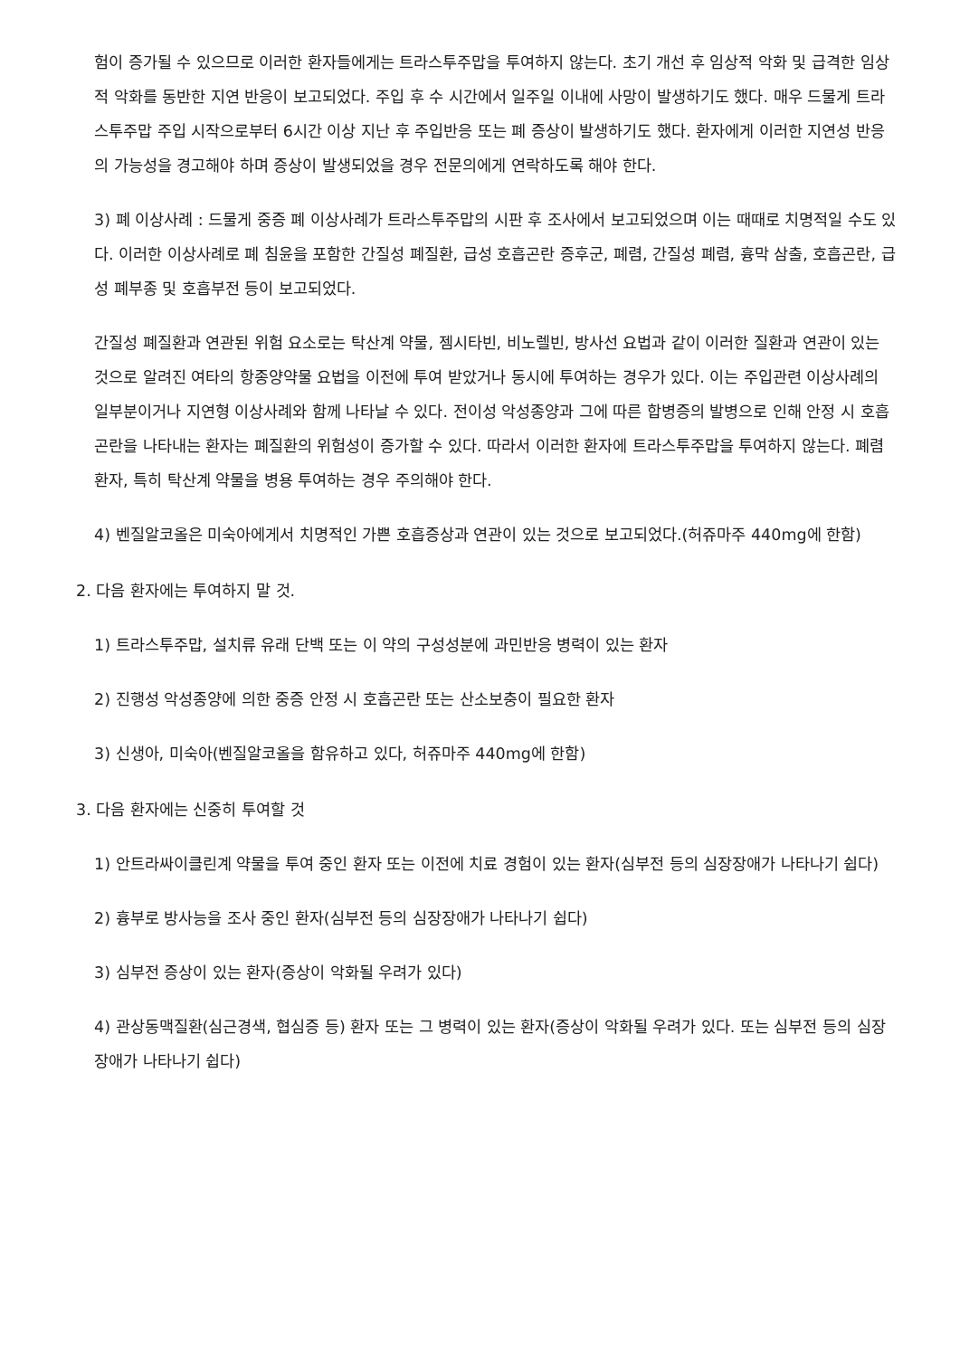험이 증가될 수 있으므로 이러한 환자들에게는 트라스투주맙을 투여하지 않는다. 초기 개선 후 임상적 악화 및 급격한 임상적 악화를 동반한 지연 반응이 보고되었다. 주입 후 수 시간에서 일주일 이내에 사망이 발생하기도 했다. 매우 드물게 트라스투주맙 주입 시작으로부터 6시간 이상 지난 후 주입반응 또는 폐 증상이 발생하기도 했다. 환자에게 이러한 지연성 반응의 가능성을 경고해야 하며 증상이 발생되었을 경우 전문의에게 연락하도록 해야 한다.
3) 폐 이상사례 : 드물게 중증 폐 이상사례가 트라스투주맙의 시판 후 조사에서 보고되었으며 이는 때때로 치명적일 수도 있다. 이러한 이상사례로 폐 침윤을 포함한 간질성 폐질환, 급성 호흡곤란 증후군, 폐렴, 간질성 폐렴, 흉막 삼출, 호흡곤란, 급성 폐부종 및 호흡부전 등이 보고되었다.
간질성 폐질환과 연관된 위험 요소로는 탁산계 약물, 젬시타빈, 비노렐빈, 방사선 요법과 같이 이러한 질환과 연관이 있는 것으로 알려진 여타의 항종양약물 요법을 이전에 투여 받았거나 동시에 투여하는 경우가 있다. 이는 주입관련 이상사례의 일부분이거나 지연형 이상사례와 함께 나타날 수 있다. 전이성 악성종양과 그에 따른 합병증의 발병으로 인해 안정 시 호흡곤란을 나타내는 환자는 폐질환의 위험성이 증가할 수 있다. 따라서 이러한 환자에 트라스투주맙을 투여하지 않는다. 폐렴환자, 특히 탁산계 약물을 병용 투여하는 경우 주의해야 한다.
4) 벤질알코올은 미숙아에게서 치명적인 가쁜 호흡증상과 연관이 있는 것으로 보고되었다.(허쥬마주 440mg에 한함)
2. 다음 환자에는 투여하지 말 것.
1) 트라스투주맙, 설치류 유래 단백 또는 이 약의 구성성분에 과민반응 병력이 있는 환자
2) 진행성 악성종양에 의한 중증 안정 시 호흡곤란 또는 산소보충이 필요한 환자
3) 신생아, 미숙아(벤질알코올을 함유하고 있다, 허쥬마주 440mg에 한함)
3. 다음 환자에는 신중히 투여할 것
1) 안트라싸이클린계 약물을 투여 중인 환자 또는 이전에 치료 경험이 있는 환자(심부전 등의 심장장애가 나타나기 쉽다)
2) 흉부로 방사능을 조사 중인 환자(심부전 등의 심장장애가 나타나기 쉽다)
3) 심부전 증상이 있는 환자(증상이 악화될 우려가 있다)
4) 관상동맥질환(심근경색, 협심증 등) 환자 또는 그 병력이 있는 환자(증상이 악화될 우려가 있다. 또는 심부전 등의 심장장애가 나타나기 쉽다)